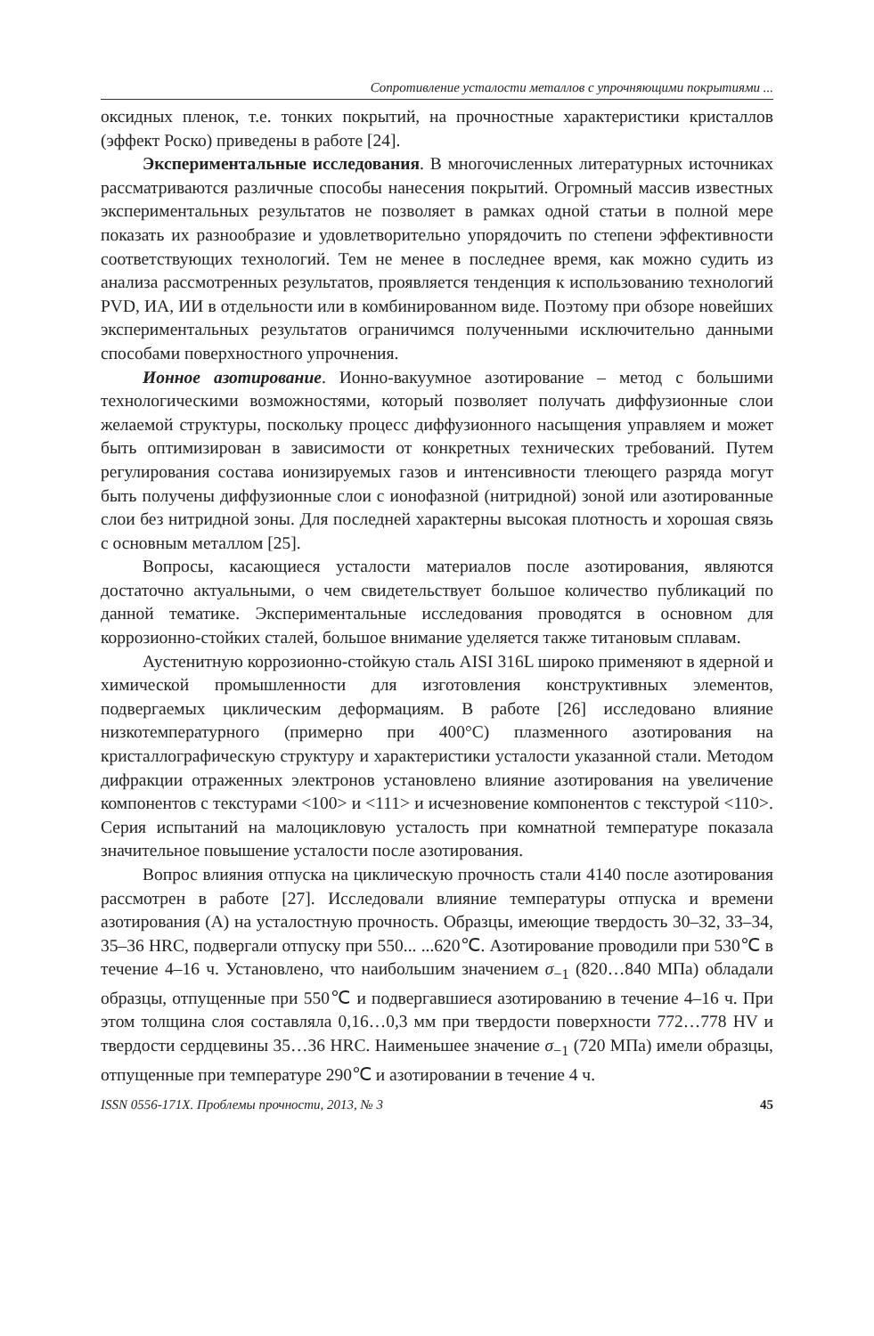Сопротивление усталости металлов с упрочняющими покрытиями ...
оксидных пленок, т.е. тонких покрытий, на прочностные характеристики кристаллов (эффект Роско) приведены в работе [24].
Экспериментальные исследования. В многочисленных литературных источниках рассматриваются различные способы нанесения покрытий. Огромный массив известных экспериментальных результатов не позволяет в рамках одной статьи в полной мере показать их разнообразие и удовлетворительно упорядочить по степени эффективности соответствующих технологий. Тем не менее в последнее время, как можно судить из анализа рассмотренных результатов, проявляется тенденция к использованию технологий PVD, ИА, ИИ в отдельности или в комбинированном виде. Поэтому при обзоре новейших экспериментальных результатов ограничимся полученными исключительно данными способами поверхностного упрочнения.
Ионное азотирование. Ионно-вакуумное азотирование – метод с большими технологическими возможностями, который позволяет получать диффузионные слои желаемой структуры, поскольку процесс диффузионного насыщения управляем и может быть оптимизирован в зависимости от конкретных технических требований. Путем регулирования состава ионизируемых газов и интенсивности тлеющего разряда могут быть получены диффузионные слои с ионофазной (нитридной) зоной или азотированные слои без нитридной зоны. Для последней характерны высокая плотность и хорошая связь с основным металлом [25].
Вопросы, касающиеся усталости материалов после азотирования, являются достаточно актуальными, о чем свидетельствует большое количество публикаций по данной тематике. Экспериментальные исследования проводятся в основном для коррозионно-стойких сталей, большое внимание уделяется также титановым сплавам.
Аустенитную коррозионно-стойкую сталь AISI 316L широко применяют в ядерной и химической промышленности для изготовления конструктивных элементов, подвергаемых циклическим деформациям. В работе [26] исследовано влияние низкотемпературного (примерно при 400°C) плазменного азотирования на кристаллографическую структуру и характеристики усталости указанной стали. Методом дифракции отраженных электронов установлено влияние азотирования на увеличение компонентов с текстурами <100> и <111> и исчезновение компонентов с текстурой <110>. Серия испытаний на малоцикловую усталость при комнатной температуре показала значительное повышение усталости после азотирования.
Вопрос влияния отпуска на циклическую прочность стали 4140 после азотирования рассмотрен в работе [27]. Исследовали влияние температуры отпуска и времени азотирования (А) на усталостную прочность. Образцы, имеющие твердость 30–32, 33–34, 35–36 HRC, подвергали отпуску при 550... ...620℃. Азотирование проводили при 530℃ в течение 4–16 ч. Установлено, что наибольшим значением σ<sub>−1</sub> (820…840 МПа) обладали образцы, отпущенные при 550℃ и подвергавшиеся азотированию в течение 4–16 ч. При этом толщина слоя составляла 0,16…0,3 мм при твердости поверхности 772…778 HV и твердости сердцевины 35…36 HRC. Наименьшее значение σ<sub>−1</sub> (720 МПа) имели образцы, отпущенные при температуре 290℃ и азотировании в течение 4 ч.
ISSN 0556-171X. Проблемы прочности, 2013, № 3 45